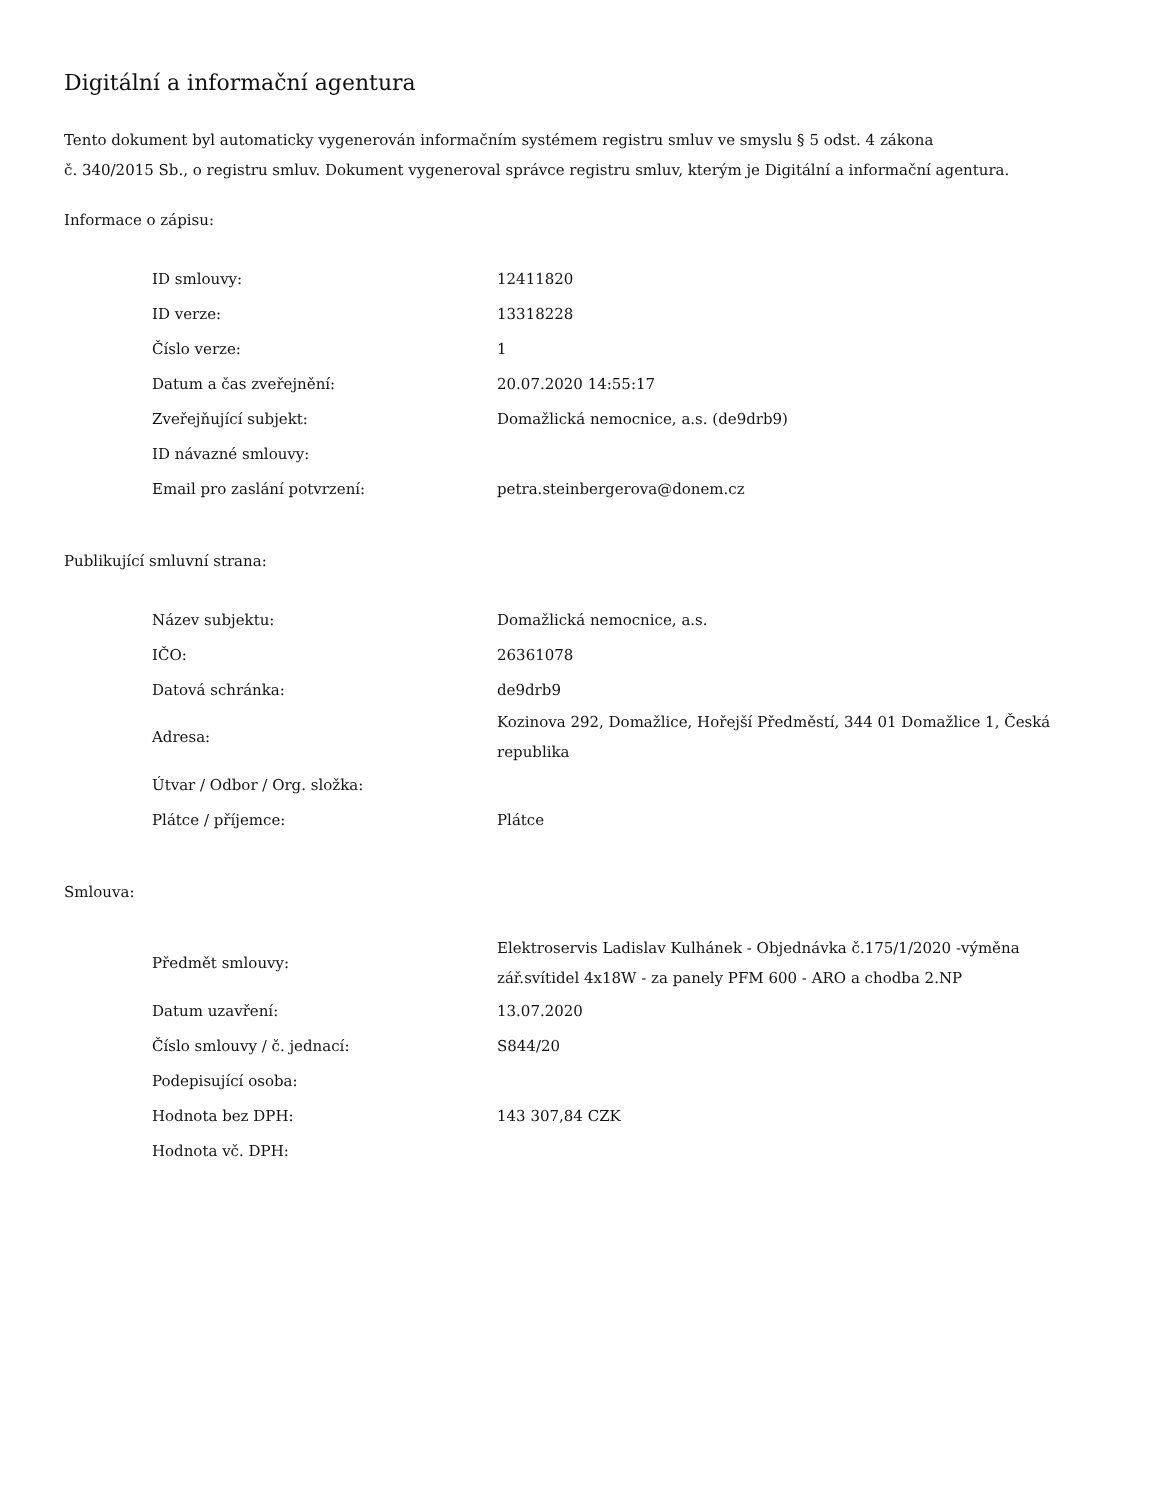Digitální a informační agentura
Tento dokument byl automaticky vygenerován informačním systémem registru smluv ve smyslu § 5 odst. 4 zákona
č. 340/2015 Sb., o registru smluv. Dokument vygeneroval správce registru smluv, kterým je Digitální a informační agentura.
Informace o zápisu:
| ID smlouvy: | 12411820 |
| ID verze: | 13318228 |
| Číslo verze: | 1 |
| Datum a čas zveřejnění: | 20.07.2020 14:55:17 |
| Zveřejňující subjekt: | Domažlická nemocnice, a.s. (de9drb9) |
| ID návazné smlouvy: | |
| Email pro zaslání potvrzení: | petra.steinbergerova@donem.cz |
Publikující smluvní strana:
| Název subjektu: | Domažlická nemocnice, a.s. |
| IČO: | 26361078 |
| Datová schránka: | de9drb9 |
| Adresa: | Kozinova 292, Domažlice, Hořejší Předměstí, 344 01 Domažlice 1, Česká republika |
| Útvar / Odbor / Org. složka: | |
| Plátce / příjemce: | Plátce |
Smlouva:
| Předmět smlouvy: | Elektroservis Ladislav Kulhánek - Objednávka č.175/1/2020 -výměna zář.svítidel 4x18W - za panely PFM 600 - ARO a chodba 2.NP |
| Datum uzavření: | 13.07.2020 |
| Číslo smlouvy / č. jednací: | S844/20 |
| Podepisující osoba: | |
| Hodnota bez DPH: | 143 307,84 CZK |
| Hodnota vč. DPH: | |